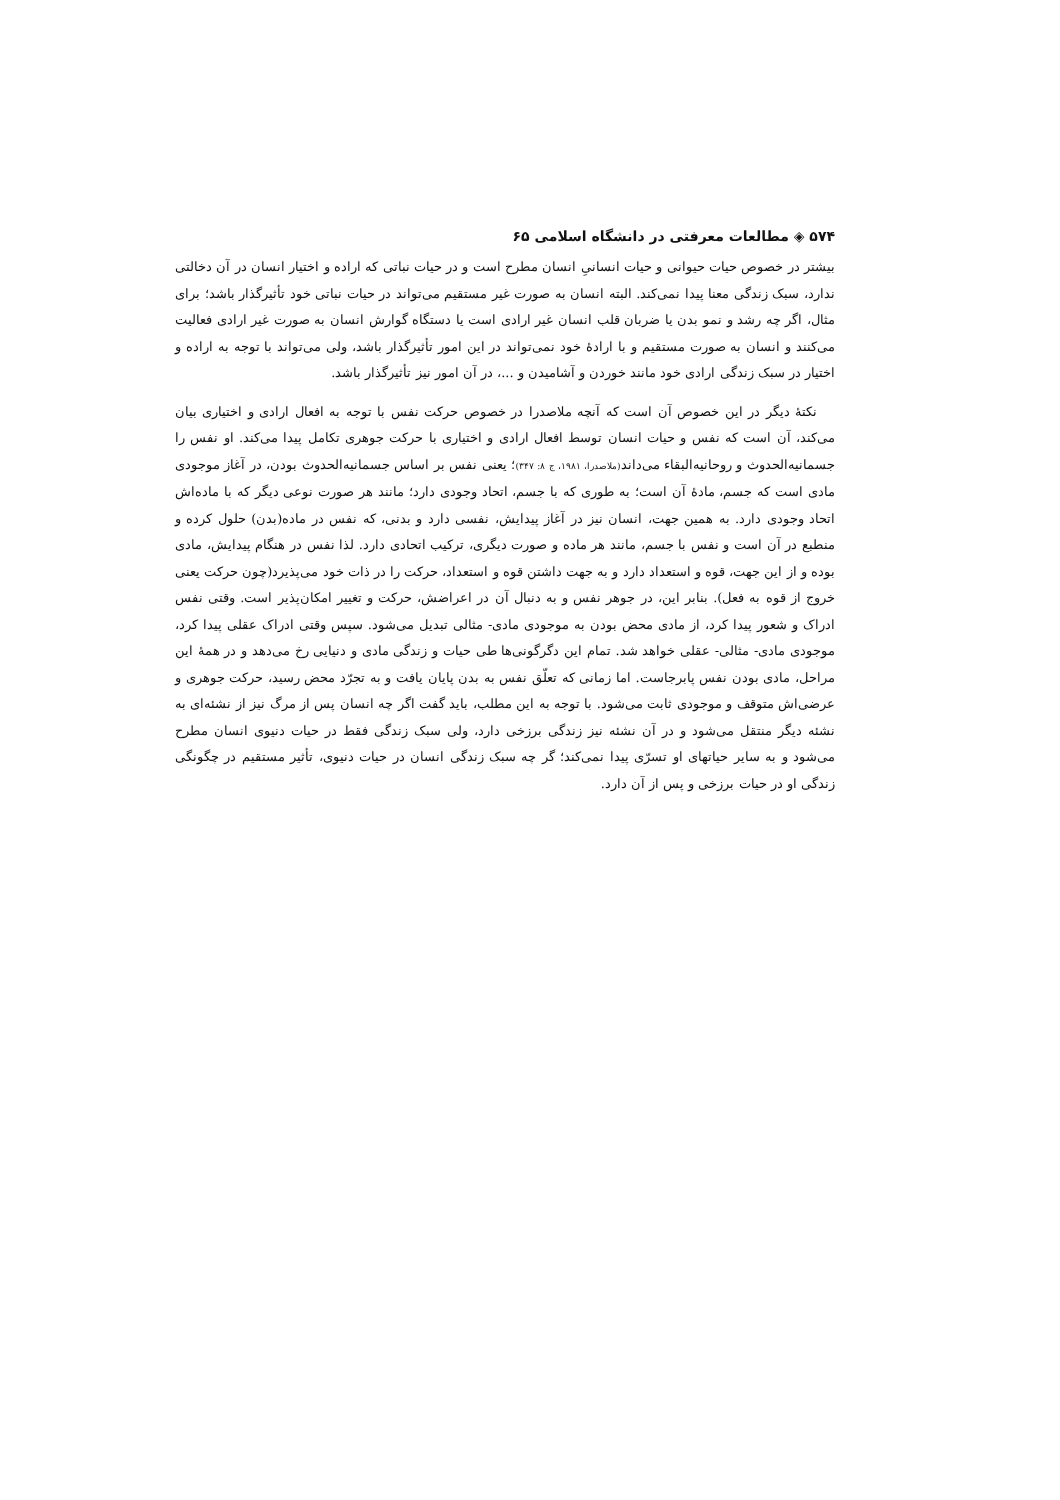۵۷۴ ◈ مطالعات معرفتی در دانشگاه اسلامی ۶۵
بیشتر در خصوص حیات حیوانی و حیات انسانیِ انسان مطرح است و در حیات نباتی که اراده و اختیار انسان در آن دخالتی ندارد، سبک زندگی معنا پیدا نمی‌کند. البته انسان به صورت غیر مستقیم می‌تواند در حیات نباتی خود تأثیرگذار باشد؛ برای مثال، اگر چه رشد و نمو بدن یا ضربان قلب انسان غیر ارادی است یا دستگاه گوارش انسان به صورت غیر ارادی فعالیت می‌کنند و انسان به صورت مستقیم و با ارادهٔ خود نمی‌تواند در این امور تأثیرگذار باشد، ولی می‌تواند با توجه به اراده و اختیار در سبک زندگی ارادی خود مانند خوردن و آشامیدن و ...، در آن امور نیز تأثیرگذار باشد.
نکتهٔ دیگر در این خصوص آن است که آنچه ملاصدرا در خصوص حرکت نفس با توجه به افعال ارادی و اختیاری بیان می‌کند، آن است که نفس و حیات انسان توسط افعال ارادی و اختیاری با حرکت جوهری تکامل پیدا می‌کند. او نفس را جسمانیه‌الحدوث و روحانیه‌البقاء می‌داند(ملاصدرا، ۱۹۸۱، ج ۸: ۳۴۷)؛ یعنی نفس بر اساس جسمانیه‌الحدوث بودن، در آغاز موجودی مادی است که جسم، مادهٔ آن است؛ به طوری که با جسم، اتحاد وجودی دارد؛ مانند هر صورت نوعی دیگر که با ماده‌اش اتحاد وجودی دارد. به همین جهت، انسان نیز در آغاز پیدایش، نفسی دارد و بدنی، که نفس در ماده(بدن) حلول کرده و منطبع در آن است و نفس با جسم، مانند هر ماده و صورت دیگری، ترکیب اتحادی دارد. لذا نفس در هنگام پیدایش، مادی بوده و از این جهت، قوه و استعداد دارد و به جهت داشتن قوه و استعداد، حرکت را در ذات خود می‌پذیرد(چون حرکت یعنی خروج از قوه به فعل). بنابر این، در جوهر نفس و به دنبال آن در اعراضش، حرکت و تغییر امکان‌پذیر است. وقتی نفس ادراک و شعور پیدا کرد، از مادی محض بودن به موجودی مادی- مثالی تبدیل می‌شود. سپس وقتی ادراک عقلی پیدا کرد، موجودی مادی- مثالی- عقلی خواهد شد. تمام این دگرگونی‌ها طی حیات و زندگی مادی و دنیایی رخ می‌دهد و در همهٔ این مراحل، مادی بودن نفس پابرجاست. اما زمانی که تعلّق نفس به بدن پایان یافت و به تجرّد محض رسید، حرکت جوهری و عرضی‌اش متوقف و موجودی ثابت می‌شود. با توجه به این مطلب، باید گفت اگر چه انسان پس از مرگ نیز از نشئه‌ای به نشئه دیگر منتقل می‌شود و در آن نشئه نیز زندگی برزخی دارد، ولی سبک زندگی فقط در حیات دنیوی انسان مطرح می‌شود و به سایر حیاتهای او تسرّی پیدا نمی‌کند؛ گر چه سبک زندگی انسان در حیات دنیوی، تأثیر مستقیم در چگونگی زندگی او در حیات برزخی و پس از آن دارد.